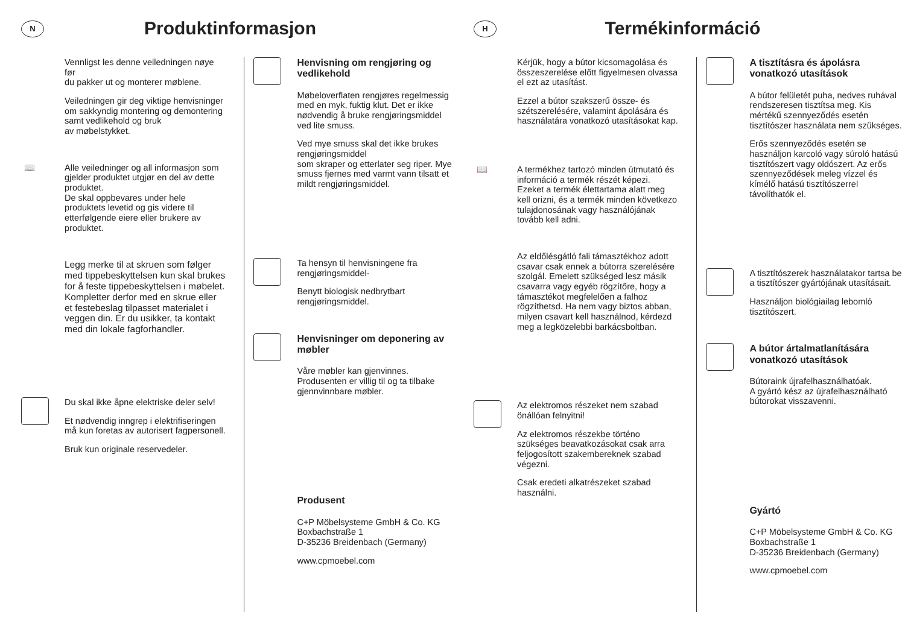N
Produktinformasjon
Vennligst les denne veiledningen nøye før
du pakker ut og monterer møblene.
Veiledningen gir deg viktige henvisninger om sakkyndig montering og demontering samt vedlikehold og bruk
av møbelstykket.
📖 Alle veiledninger og all informasjon som gjelder produktet utgjør en del av dette produktet.
De skal oppbevares under hele produktets levetid og gis videre til etterfølgende eiere eller brukere av produktet.
Legg merke til at skruen som følger med tippebeskyttelsen kun skal brukes for å feste tippebeskyttelsen i møbelet. Kompletter derfor med en skrue eller et festebeslag tilpasset materialet i veggen din. Er du usikker, ta kontakt med din lokale fagforhandler.
Du skal ikke åpne elektriske deler selv!
Et nødvendig inngrep i elektrifiseringen må kun foretas av autorisert fagpersonell.
Bruk kun originale reservedeler.
Henvisning om rengjøring og vedlikehold
Møbeloverflaten rengjøres regelmessig med en myk, fuktig klut. Det er ikke nødvendig å bruke rengjøringsmiddel ved lite smuss.
Ved mye smuss skal det ikke brukes rengjøringsmiddel
som skraper og etterlater seg riper. Mye smuss fjernes med varmt vann tilsatt et mildt rengjøringsmiddel.
Ta hensyn til henvisningene fra rengjøringsmiddel-
Benytt biologisk nedbrytbart rengjøringsmiddel.
Henvisninger om deponering av møbler
Våre møbler kan gjenvinnes. Produsenten er villig til og ta tilbake gjennvinnbare møbler.
Produsent
C+P Möbelsysteme GmbH & Co. KG
Boxbachstraße 1
D-35236 Breidenbach (Germany)
www.cpmoebel.com
H
Termékinformáció
Kérjük, hogy a bútor kicsomagolása és összeszerelése előtt figyelmesen olvassa el ezt az utasítást.
Ezzel a bútor szakszerű össze- és szétszerelésére, valamint ápolására és használatára vonatkozó utasításokat kap.
📖 A termékhez tartozó minden útmutató és információ a termék részét képezi.
Ezeket a termék élettartama alatt meg kell orizni, és a termék minden következo tulajdonosának vagy használójának tovább kell adni.
Az eldőlésgátló fali támasztékhoz adott csavar csak ennek a bútorra szerelésére szolgál. Emelett szükséged lesz másik csavarra vagy egyéb rögzítőre, hogy a támasztékot megfelelően a falhoz rögzíthetsd. Ha nem vagy biztos abban, milyen csavart kell használnod, kérdezd meg a legközelebbi barkácsboltban.
Az elektromos részeket nem szabad önállóan felnyitni!
Az elektromos részekbe történo szükséges beavatkozásokat csak arra feljogosított szakembereknek szabad végezni.
Csak eredeti alkatrészeket szabad használni.
A tisztításra és ápolásra vonatkozó utasítások
A bútor felületét puha, nedves ruhával rendszeresen tisztítsa meg. Kis mértékű szennyeződés esetén tisztítószer használata nem szükséges.
Erős szennyeződés esetén se használjon karcoló vagy súroló hatású tisztítószert vagy oldószert. Az erős szennyeződések meleg vízzel és kímélő hatású tisztítószerrel távolíthatók el.
A tisztítószerek használatakor tartsa be a tisztítószer gyártójának utasításait.
Használjon biológiailag lebomló tisztítószert.
A bútor ártalmatlanítására vonatkozó utasítások
Bútoraink újrafelhasználhatóak.
A gyártó kész az újrafelhasználható bútorokat visszavenni.
Gyártó
C+P Möbelsysteme GmbH & Co. KG
Boxbachstraße 1
D-35236 Breidenbach (Germany)
www.cpmoebel.com